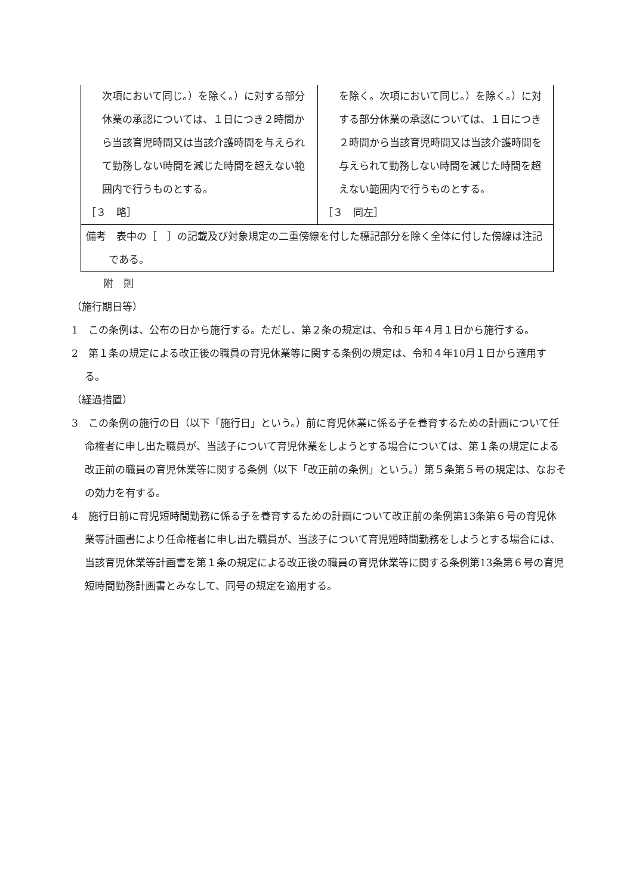| 次項において同じ。）を除く。）に対する部分休業の承認については、１日につき２時間から当該育児時間又は当該介護時間を与えられて勤務しない時間を減じた時間を超えない範囲内で行うものとする。 ［３ 略］ | を除く。次項において同じ。）を除く。）に対する部分休業の承認については、１日につき２時間から当該育児時間又は当該介護時間を与えられて勤務しない時間を減じた時間を超えない範囲内で行うものとする。 ［３ 同左］ |
| 備考 表中の［ ］の記載及び対象規定の二重傍線を付した標記部分を除く全体に付した傍線は注記である。 | |
附　則
（施行期日等）
1　この条例は、公布の日から施行する。ただし、第２条の規定は、令和５年４月１日から施行する。
2　第１条の規定による改正後の職員の育児休業等に関する条例の規定は、令和４年10月１日から適用する。
（経過措置）
3　この条例の施行の日（以下「施行日」という。）前に育児休業に係る子を養育するための計画について任命権者に申し出た職員が、当該子について育児休業をしようとする場合については、第１条の規定による改正前の職員の育児休業等に関する条例（以下「改正前の条例」という。）第５条第５号の規定は、なおその効力を有する。
4　施行日前に育児短時間勤務に係る子を養育するための計画について改正前の条例第13条第６号の育児休業等計画書により任命権者に申し出た職員が、当該子について育児短時間勤務をしようとする場合には、当該育児休業等計画書を第１条の規定による改正後の職員の育児休業等に関する条例第13条第６号の育児短時間勤務計画書とみなして、同号の規定を適用する。